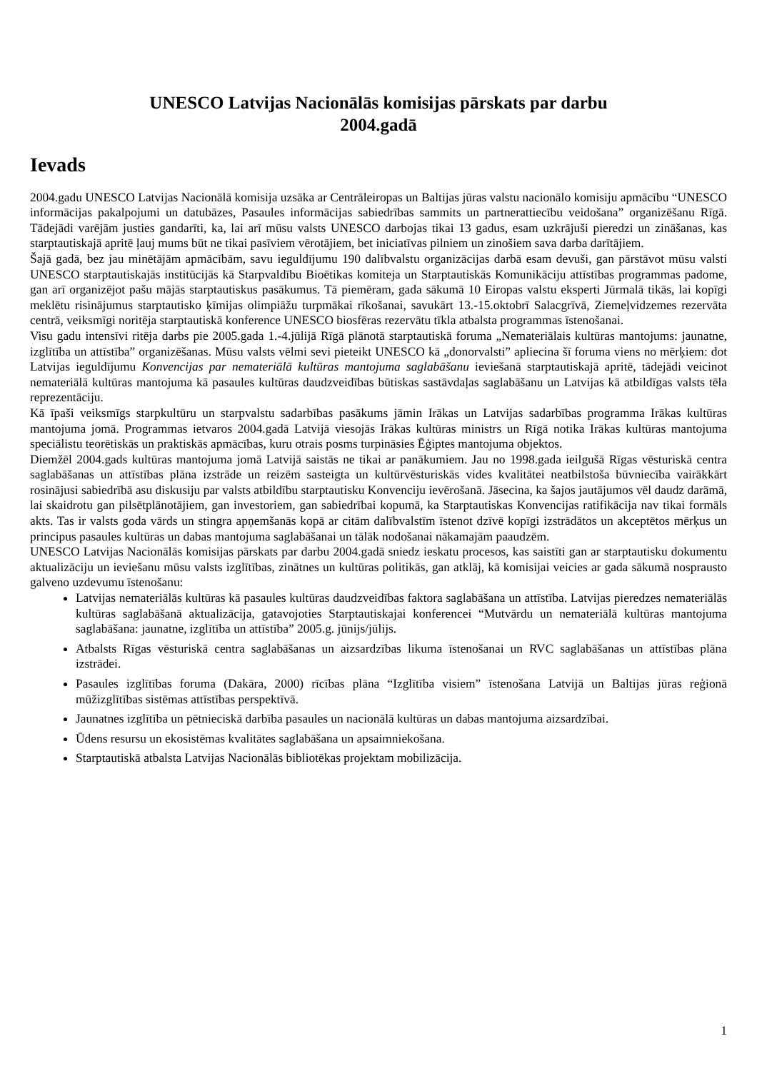UNESCO Latvijas Nacionālās komisijas pārskats par darbu
2004.gadā
Ievads
2004.gadu UNESCO Latvijas Nacionālā komisija uzsāka ar Centrāleiropas un Baltijas jūras valstu nacionālo komisiju apmācību “UNESCO informācijas pakalpojumi un datubāzes, Pasaules informācijas sabiedrības sammits un partnerattiecību veidošana” organizēšanu Rīgā. Tādejādi varējām justies gandarīti, ka, lai arī mūsu valsts UNESCO darbojas tikai 13 gadus, esam uzkrājuši pieredzi un zināšanas, kas starptautiskajā apritē ļauj mums būt ne tikai pasīviem vērotājiem, bet iniciatīvas pilniem un zinošiem sava darba darītājiem.
Šajā gadā, bez jau minētājām apmācībām, savu ieguldījumu 190 dalībvalstu organizācijas darbā esam devuši, gan pārstāvot mūsu valsti UNESCO starptautiskajās institūcijās kā Starpvaldību Bioētikas komiteja un Starptautiskās Komunikāciju attīstības programmas padome, gan arī organizējot pašu mājās starptautiskus pasākumus. Tā piemēram, gada sākumā 10 Eiropas valstu eksperti Jūrmalā tikās, lai kopīgi meklētu risinājumus starptautisko ķīmijas olimpiāžu turpmākai rīkošanai, savukārt 13.-15.oktobrī Salacgrīvā, Ziemeļvidzemes rezervāta centrā, veiksmīgi noritēja starptautiskā konference UNESCO biosfēras rezervātu tīkla atbalsta programmas īstenošanai.
Visu gadu intensīvi ritēja darbs pie 2005.gada 1.-4.jūlijā Rīgā plānotā starptautiskā foruma „Nemateriālais kultūras mantojums: jaunatne, izglītība un attīstība” organizēšanas. Mūsu valsts vēlmi sevi pieteikt UNESCO kā „donorvalsti” apliecina šī foruma viens no mērķiem: dot Latvijas ieguldījumu Konvencijas par nemateriālā kultūras mantojuma saglabāšanu ieviešanā starptautiskajā apritē, tādejādi veicinot nemateriālā kultūras mantojuma kā pasaules kultūras daudzveidības būtiskas sastāvdaļas saglabāšanu un Latvijas kā atbildīgas valsts tēla reprezentāciju.
Kā īpaši veiksmīgs starpkultūru un starpvalstu sadarbības pasākums jāmin Irākas un Latvijas sadarbības programma Irākas kultūras mantojuma jomā. Programmas ietvaros 2004.gadā Latvijā viesojās Irākas kultūras ministrs un Rīgā notika Irākas kultūras mantojuma speciālistu teorētiskās un praktiskās apmācības, kuru otrais posms turpināsies Ēģiptes mantojuma objektos.
Diemžēl 2004.gads kultūras mantojuma jomā Latvijā saistās ne tikai ar panākumiem. Jau no 1998.gada ieilgušā Rīgas vēsturiskā centra saglabāšanas un attīstības plāna izstrāde un reizēm sasteigta un kultūrvēsturiskās vides kvalitātei neatbilstoša būvniecība vairākkārt rosinājusi sabiedrībā asu diskusiju par valsts atbildību starptautisku Konvenciju ievērošanā. Jāsecina, ka šajos jautājumos vēl daudz darāmā, lai skaidrotu gan pilsētplānotājiem, gan investoriem, gan sabiedrībai kopumā, ka Starptautiskas Konvencijas ratifikācija nav tikai formāls akts. Tas ir valsts goda vārds un stingra apņemšanās kopā ar citām dalībvalstīm īstenot dzīvē kopīgi izstrādātos un akceptētos mērķus un principus pasaules kultūras un dabas mantojuma saglabāšanai un tālāk nodošanai nākamajām paaudzēm.
UNESCO Latvijas Nacionālās komisijas pārskats par darbu 2004.gadā sniedz ieskatu procesos, kas saistīti gan ar starptautisku dokumentu aktualizāciju un ieviešanu mūsu valsts izglītības, zinātnes un kultūras politikās, gan atklāj, kā komisijai veicies ar gada sākumā nospraustο galveno uzdevumu īstenošanu:
Latvijas nemateriālās kultūras kā pasaules kultūras daudzveidības faktora saglabāšana un attīstība. Latvijas pieredzes nemateriālās kultūras saglabāšanā aktualizācija, gatavojoties Starptautiskajai konferencei “Mutvārdu un nemateriālā kultūras mantojuma saglabāšana: jaunatne, izglītība un attīstība” 2005.g. jūnijs/jūlijs.
Atbalsts Rīgas vēsturiskā centra saglabāšanas un aizsardzības likuma īstenošanai un RVC saglabāšanas un attīstības plāna izstrādei.
Pasaules izglītības foruma (Dakāra, 2000) rīcības plāna “Izglītība visiem” īstenošana Latvijā un Baltijas jūras reģionā mūžizglītības sistēmas attīstības perspektīvā.
Jaunatnes izglītība un pētnieciskā darbība pasaules un nacionālā kultūras un dabas mantojuma aizsardzībai.
Ūdens resursu un ekosistēmas kvalitātes saglabāšana un apsaimniekošana.
Starptautiskā atbalsta Latvijas Nacionālās bibliotēkas projektam mobilizācija.
1